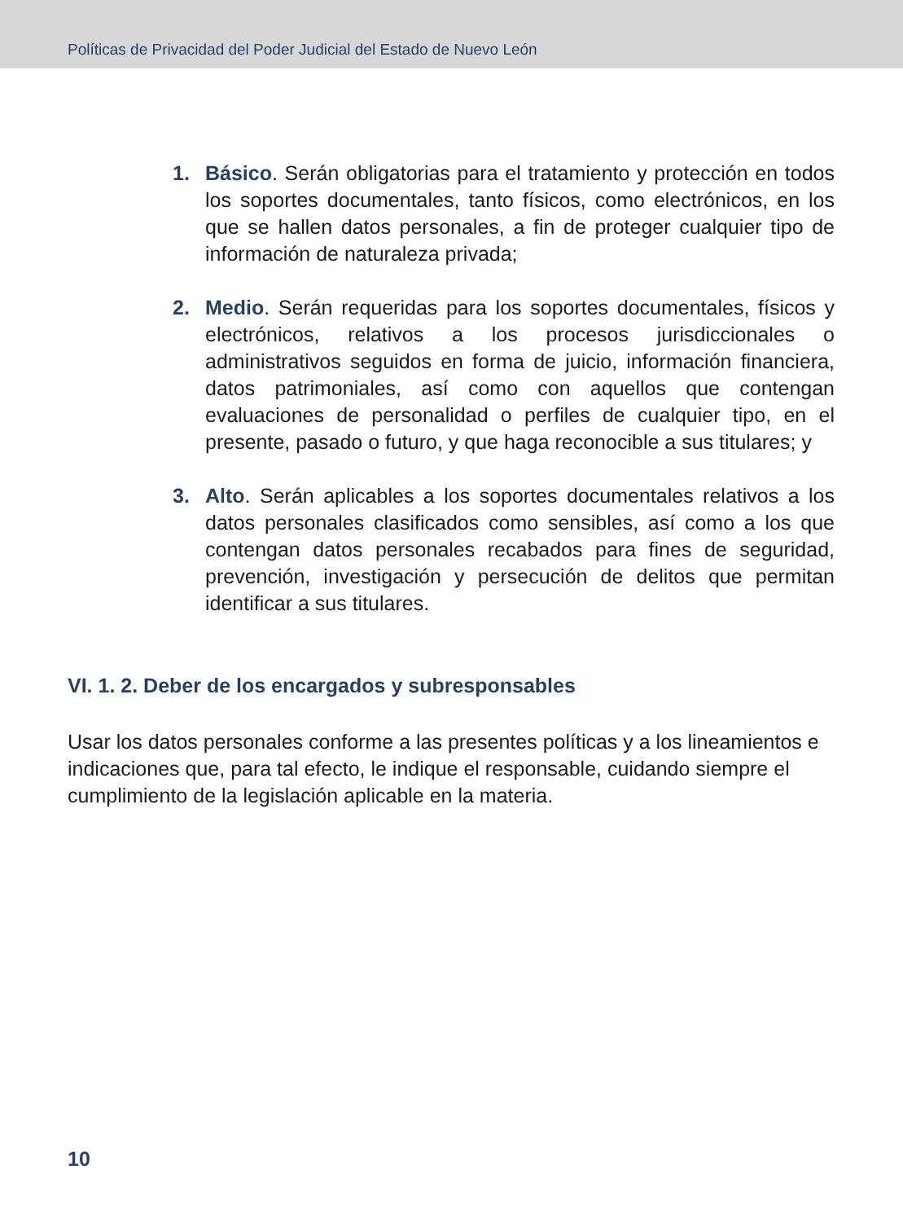Políticas de Privacidad del Poder Judicial del Estado de Nuevo León
1. Básico. Serán obligatorias para el tratamiento y protección en todos los soportes documentales, tanto físicos, como electrónicos, en los que se hallen datos personales, a fin de proteger cualquier tipo de información de naturaleza privada;
2. Medio. Serán requeridas para los soportes documentales, físicos y electrónicos, relativos a los procesos jurisdiccionales o administrativos seguidos en forma de juicio, información financiera, datos patrimoniales, así como con aquellos que contengan evaluaciones de personalidad o perfiles de cualquier tipo, en el presente, pasado o futuro, y que haga reconocible a sus titulares; y
3. Alto. Serán aplicables a los soportes documentales relativos a los datos personales clasificados como sensibles, así como a los que contengan datos personales recabados para fines de seguridad, prevención, investigación y persecución de delitos que permitan identificar a sus titulares.
VI. 1. 2. Deber de los encargados y subresponsables
Usar los datos personales conforme a las presentes políticas y a los lineamientos e indicaciones que, para tal efecto, le indique el responsable, cuidando siempre el cumplimiento de la legislación aplicable en la materia.
10